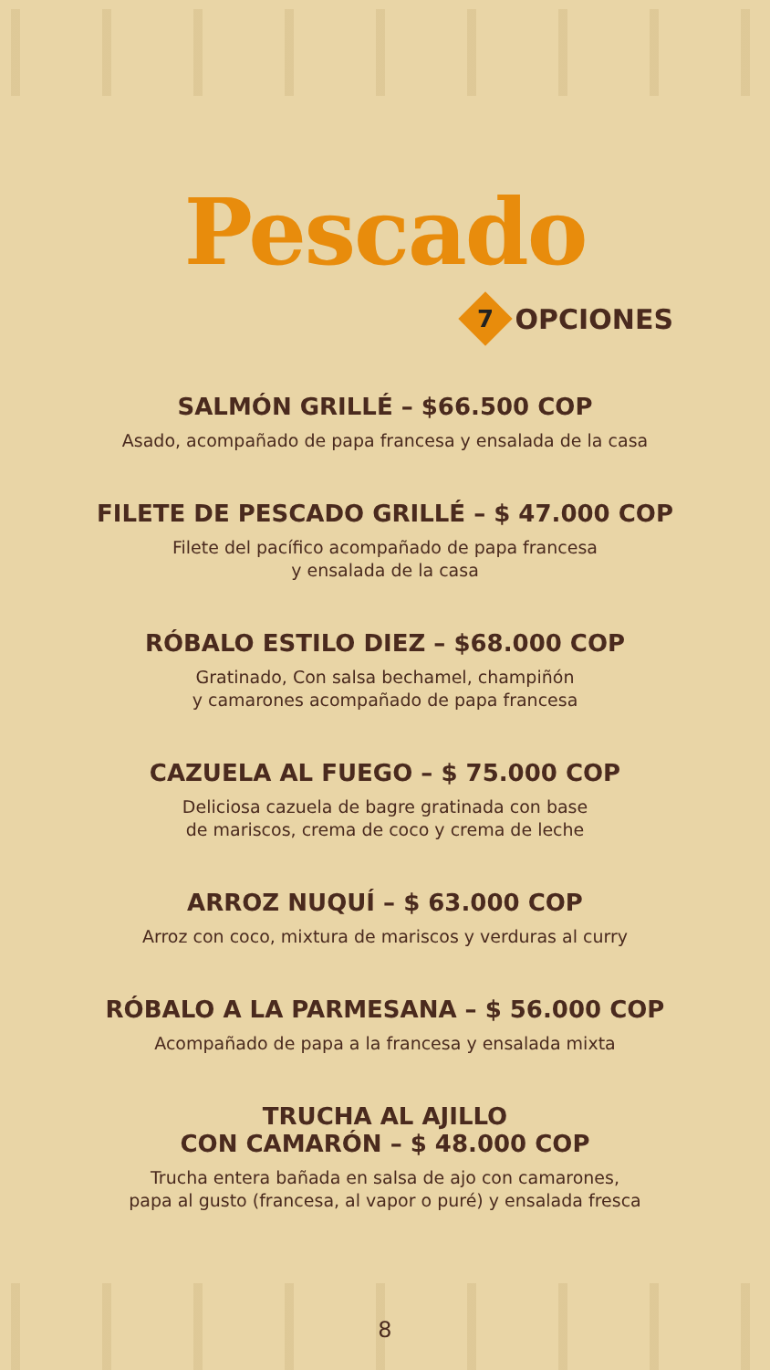Pescado
7
OPCIONES
SALMÓN GRILLÉ – $66.500 COP
Asado, acompañado de papa francesa y ensalada de la casa
FILETE DE PESCADO GRILLÉ – $ 47.000 COP
Filete del pacífico acompañado de papa francesa
y ensalada de la casa
RÓBALO ESTILO DIEZ – $68.000 COP
Gratinado, Con salsa bechamel, champiñón
y camarones acompañado de papa francesa
CAZUELA AL FUEGO – $ 75.000 COP
Deliciosa cazuela de bagre gratinada con base
de mariscos, crema de coco y crema de leche
ARROZ NUQUÍ – $ 63.000 COP
Arroz con coco, mixtura de mariscos y verduras al curry
RÓBALO A LA PARMESANA – $ 56.000 COP
Acompañado de papa a la francesa y ensalada mixta
TRUCHA AL AJILLO
CON CAMARÓN – $ 48.000 COP
Trucha entera bañada en salsa de ajo con camarones,
papa al gusto (francesa, al vapor o puré) y ensalada fresca
8